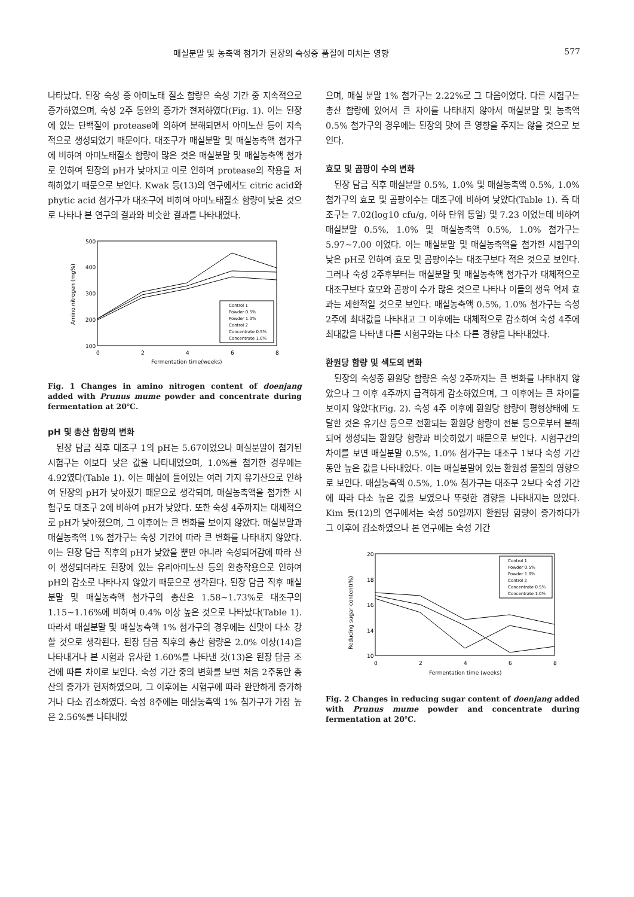매실분말 및 농축액 첨가가 된장의 숙성중 품질에 미치는 영향 577
나타났다. 된장 숙성 중 아미노태 질소 함량은 숙성 기간 중 지속적으로 증가하였으며, 숙성 2주 동안의 증가가 현저하였다(Fig. 1). 이는 된장에 있는 단백질이 protease에 의하여 분해되면서 아미노산 등이 지속적으로 생성되었기 때문이다. 대조구가 매실분말 및 매실농축액 첨가구에 비하여 아미노태질소 함량이 많은 것은 매실분말 및 매실농축액 첨가로 인하여 된장의 pH가 낮아지고 이로 인하여 protease의 작용을 저해하였기 때문으로 보인다. Kwak 등(13)의 연구에서도 citric acid와 phytic acid 첨가구가 대조구에 비하여 아미노태질소 함량이 낮은 것으로 나타나 본 연구의 결과와 비슷한 결과를 나타내었다.
500
400
300
200
100
0
2
4
6
8
Fermentation time(weeks)
Amino nitrogen (mg%)
Control 1
Powder 0.5%
Powder 1.0%
Control 2
Concentrate 0.5%
Concentrate 1.0%
Fig. 1 Changes in amino nitrogen content of doenjang added with Prunus mume powder and concentrate during fermentation at 20℃.
pH 및 총산 함량의 변화
된장 담금 직후 대조구 1의 pH는 5.67이었으나 매실분말이 첨가된 시험구는 이보다 낮은 값을 나타내었으며, 1.0%를 첨가한 경우에는 4.92였다(Table 1). 이는 매실에 들어있는 여러 가지 유기산으로 인하여 된장의 pH가 낮아졌기 때문으로 생각되며, 매실농축액을 첨가한 시험구도 대조구 2에 비하여 pH가 낮았다. 또한 숙성 4주까지는 대체적으로 pH가 낮아졌으며, 그 이후에는 큰 변화를 보이지 않았다. 매실분말과 매실농축액 1% 첨가구는 숙성 기간에 따라 큰 변화를 나타내지 않았다. 이는 된장 담금 직후의 pH가 낮았을 뿐만 아니라 숙성되어감에 따라 산이 생성되더라도 된장에 있는 유리아미노산 등의 완충작용으로 인하여 pH의 감소로 나타나지 않았기 때문으로 생각된다. 된장 담금 직후 매실분말 및 매실농축액 첨가구의 총산은 1.58~1.73%로 대조구의 1.15~1.16%에 비하여 0.4% 이상 높은 것으로 나타났다(Table 1). 따라서 매실분말 및 매실농축액 1% 첨가구의 경우에는 신맛이 다소 강할 것으로 생각된다. 된장 담금 직후의 총산 함량은 2.0% 이상(14)을 나타내거나 본 시험과 유사한 1.60%를 나타낸 것(13)은 된장 담금 조건에 따른 차이로 보인다. 숙성 기간 중의 변화를 보면 처음 2주동안 총산의 증가가 현저하였으며, 그 이후에는 시험구에 따라 완만하게 증가하거나 다소 감소하였다. 숙성 8주에는 매실농축액 1% 첨가구가 가장 높은 2.56%를 나타내었
으며, 매실 분말 1% 첨가구는 2.22%로 그 다음이었다. 다른 시험구는 총산 함량에 있어서 큰 차이를 나타내지 않아서 매실분말 및 농축액 0.5% 첨가구의 경우에는 된장의 맛에 큰 영향을 주지는 않을 것으로 보인다.
효모 및 곰팡이 수의 변화
된장 담금 직후 매실분말 0.5%, 1.0% 및 매실농축액 0.5%, 1.0% 첨가구의 효모 및 곰팡이수는 대조구에 비하여 낮았다(Table 1). 즉 대조구는 7.02(log10 cfu/g, 이하 단위 통일) 및 7.23 이었는데 비하여 매실분말 0.5%, 1.0% 및 매실농축액 0.5%, 1.0% 첨가구는 5.97~7.00 이었다. 이는 매실분말 및 매실농축액을 첨가한 시험구의 낮은 pH로 인하여 효모 및 곰팡이수는 대조구보다 적은 것으로 보인다. 그러나 숙성 2주후부터는 매실분말 및 매실농축액 첨가구가 대체적으로 대조구보다 효모와 곰팡이 수가 많은 것으로 나타나 이들의 생육 억제 효과는 제한적일 것으로 보인다. 매실농축액 0.5%, 1.0% 첨가구는 숙성 2주에 최대값을 나타내고 그 이후에는 대체적으로 감소하여 숙성 4주에 최대값을 나타낸 다른 시험구와는 다소 다른 경향을 나타내었다.
환원당 함량 및 색도의 변화
된장의 숙성중 환원당 함량은 숙성 2주까지는 큰 변화를 나타내지 않았으나 그 이후 4주까지 급격하게 감소하였으며, 그 이후에는 큰 차이를 보이지 않았다(Fig. 2). 숙성 4주 이후에 환원당 함량이 평형상태에 도달한 것은 유기산 등으로 전환되는 환원당 함량이 전분 등으로부터 분해되어 생성되는 환원당 함량과 비슷하였기 때문으로 보인다. 시험구간의 차이를 보면 매실분말 0.5%, 1.0% 첨가구는 대조구 1보다 숙성 기간동안 높은 값을 나타내었다. 이는 매실분말에 있는 환원성 물질의 영향으로 보인다. 매실농축액 0.5%, 1.0% 첨가구는 대조구 2보다 숙성 기간에 따라 다소 높은 값을 보였으나 뚜렷한 경향을 나타내지는 않았다. Kim 등(12)의 연구에서는 숙성 50일까지 환원당 함량이 증가하다가 그 이후에 감소하였으나 본 연구에는 숙성 기간
20
18
16
14
10
0
2
4
6
8
Fermentation time (weeks)
Reducing sugar content(%)
Control 1
Powder 0.5%
Powder 1.0%
Control 2
Concentrate 0.5%
Concentrate 1.0%
Fig. 2 Changes in reducing sugar content of doenjang added with Prunus mume powder and concentrate during fermentation at 20℃.